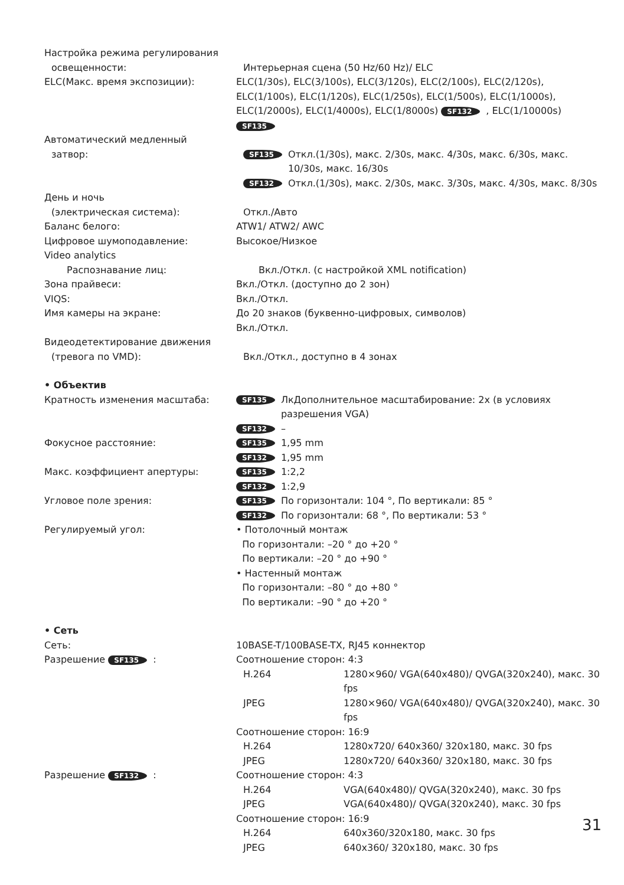Настройка режима регулирования
освещенности: Интерьерная сцена (50 Hz/60 Hz)/ ELC
ELC(Макс. время экспозиции): ELC(1/30s), ELC(3/100s), ELC(3/120s), ELC(2/100s), ELC(2/120s), ELC(1/100s), ELC(1/120s), ELC(1/250s), ELC(1/500s), ELC(1/1000s), ELC(1/2000s), ELC(1/4000s), ELC(1/8000s) SF132, ELC(1/10000s) SF135
Автоматический медленный
затвор:
SF135 Откл.(1/30s), макс. 2/30s, макс. 4/30s, макс. 6/30s, макс. 10/30s, макс. 16/30s
SF132 Откл.(1/30s), макс. 2/30s, макс. 3/30s, макс. 4/30s, макс. 8/30s
День и ночь
(электрическая система): Откл./Авто
Баланс белого: ATW1/ ATW2/ AWC
Цифровое шумоподавление: Высокое/Низкое
Video analytics
Распознавание лиц: Вкл./Откл. (с настройкой XML notification)
Зона прайвеси: Вкл./Откл. (доступно до 2 зон)
VIQS: Вкл./Откл.
Имя камеры на экране: До 20 знаков (буквенно-цифровых, символов)
Вкл./Откл.
Видеодетектирование движения
(тревога по VMD): Вкл./Откл., доступно в 4 зонах
• Объектив
Кратность изменения масштаба:
SF135 ЛкДополнительное масштабирование: 2x (в условиях разрешения VGA)
SF132 –
Фокусное расстояние:
SF135 1,95 mm
SF132 1,95 mm
Макс. коэффициент апертуры:
SF135 1:2,2
SF132 1:2,9
Угловое поле зрения:
SF135 По горизонтали: 104 °, По вертикали: 85 °
SF132 По горизонтали: 68 °, По вертикали: 53 °
Регулируемый угол: • Потолочный монтаж
По горизонтали: –20 ° до +20 °
По вертикали: –20 ° до +90 °
• Настенный монтаж
По горизонтали: –80 ° до +80 °
По вертикали: –90 ° до +20 °
• Сеть
Сеть: 10BASE-T/100BASE-TX, RJ45 коннектор
Разрешение SF135: Соотношение сторон: 4:3
H.264 1280×960/ VGA(640x480)/ QVGA(320x240), макс. 30 fps
JPEG 1280×960/ VGA(640x480)/ QVGA(320x240), макс. 30 fps
Соотношение сторон: 16:9
H.264 1280x720/ 640x360/ 320x180, макс. 30 fps
JPEG 1280x720/ 640x360/ 320x180, макс. 30 fps
Разрешение SF132: Соотношение сторон: 4:3
H.264 VGA(640x480)/ QVGA(320x240), макс. 30 fps
JPEG VGA(640x480)/ QVGA(320x240), макс. 30 fps
Соотношение сторон: 16:9
H.264 640x360/320x180, макс. 30 fps
JPEG 640x360/ 320x180, макс. 30 fps
31